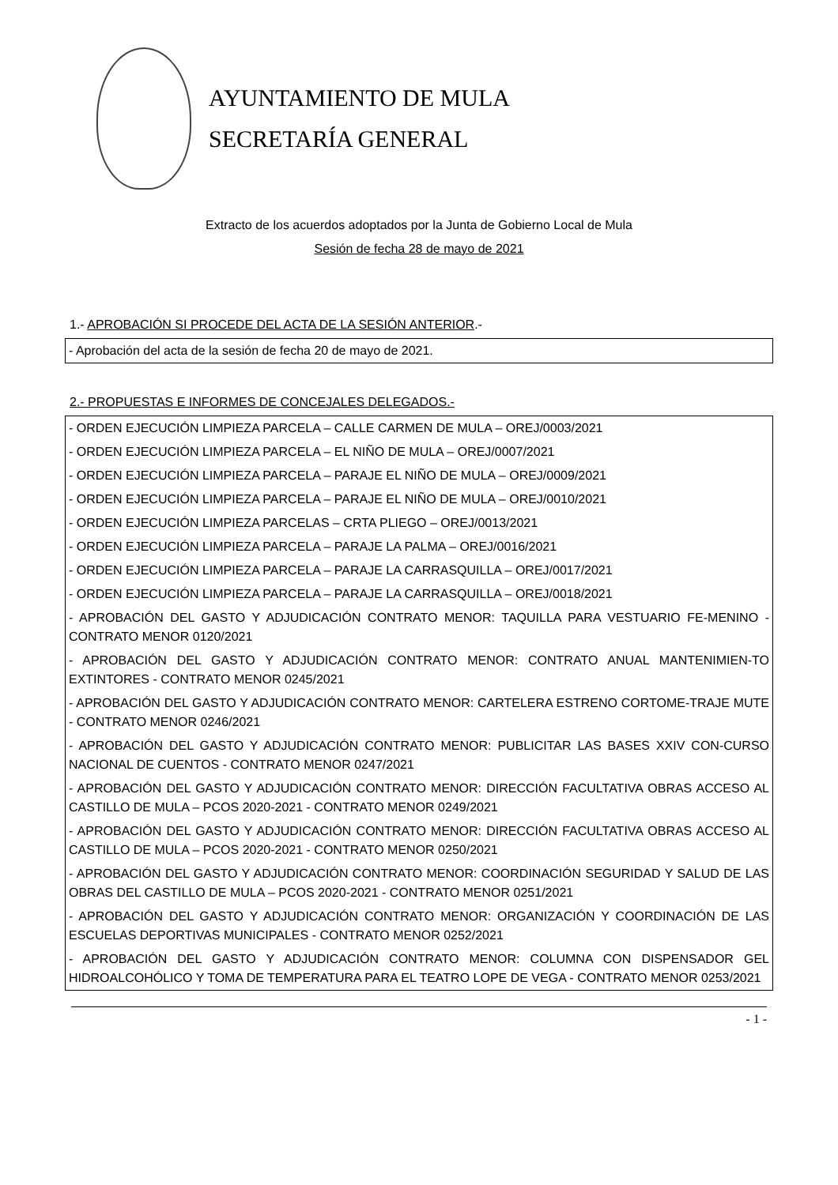AYUNTAMIENTO DE MULA
SECRETARÍA GENERAL
Extracto de los acuerdos adoptados por la Junta de Gobierno Local de Mula
Sesión de fecha 28 de mayo de 2021
1.- APROBACIÓN SI PROCEDE DEL ACTA DE LA SESIÓN ANTERIOR.-
| - Aprobación del acta de la sesión de fecha 20 de mayo de 2021. |
2.- PROPUESTAS E INFORMES DE CONCEJALES DELEGADOS.-
| - ORDEN EJECUCIÓN LIMPIEZA PARCELA – CALLE CARMEN DE MULA – OREJ/0003/2021 |
| - ORDEN EJECUCIÓN LIMPIEZA PARCELA – EL NIÑO DE MULA – OREJ/0007/2021 |
| - ORDEN EJECUCIÓN LIMPIEZA PARCELA – PARAJE EL NIÑO DE MULA – OREJ/0009/2021 |
| - ORDEN EJECUCIÓN LIMPIEZA PARCELA – PARAJE EL NIÑO DE MULA – OREJ/0010/2021 |
| - ORDEN EJECUCIÓN LIMPIEZA PARCELAS – CRTA PLIEGO – OREJ/0013/2021 |
| - ORDEN EJECUCIÓN LIMPIEZA PARCELA – PARAJE LA PALMA – OREJ/0016/2021 |
| - ORDEN EJECUCIÓN LIMPIEZA PARCELA – PARAJE LA CARRASQUILLA – OREJ/0017/2021 |
| - ORDEN EJECUCIÓN LIMPIEZA PARCELA – PARAJE LA CARRASQUILLA – OREJ/0018/2021 |
| - APROBACIÓN DEL GASTO Y ADJUDICACIÓN CONTRATO MENOR: TAQUILLA PARA VESTUARIO FE-MENINO - CONTRATO MENOR 0120/2021 |
| - APROBACIÓN DEL GASTO Y ADJUDICACIÓN CONTRATO MENOR: CONTRATO ANUAL MANTENIMIEN-TO EXTINTORES - CONTRATO MENOR 0245/2021 |
| - APROBACIÓN DEL GASTO Y ADJUDICACIÓN CONTRATO MENOR: CARTELERA ESTRENO CORTOME-TRAJE MUTE - CONTRATO MENOR 0246/2021 |
| - APROBACIÓN DEL GASTO Y ADJUDICACIÓN CONTRATO MENOR: PUBLICITAR LAS BASES XXIV CON-CURSO NACIONAL DE CUENTOS - CONTRATO MENOR 0247/2021 |
| - APROBACIÓN DEL GASTO Y ADJUDICACIÓN CONTRATO MENOR: DIRECCIÓN FACULTATIVA OBRAS ACCESO AL CASTILLO DE MULA – PCOS 2020-2021 - CONTRATO MENOR 0249/2021 |
| - APROBACIÓN DEL GASTO Y ADJUDICACIÓN CONTRATO MENOR: DIRECCIÓN FACULTATIVA OBRAS ACCESO AL CASTILLO DE MULA – PCOS 2020-2021 - CONTRATO MENOR 0250/2021 |
| - APROBACIÓN DEL GASTO Y ADJUDICACIÓN CONTRATO MENOR: COORDINACIÓN SEGURIDAD Y SALUD DE LAS OBRAS DEL CASTILLO DE MULA – PCOS 2020-2021 - CONTRATO MENOR 0251/2021 |
| - APROBACIÓN DEL GASTO Y ADJUDICACIÓN CONTRATO MENOR: ORGANIZACIÓN Y COORDINACIÓN DE LAS ESCUELAS DEPORTIVAS MUNICIPALES - CONTRATO MENOR 0252/2021 |
| - APROBACIÓN DEL GASTO Y ADJUDICACIÓN CONTRATO MENOR: COLUMNA CON DISPENSADOR GEL HIDROALCOHÓLICO Y TOMA DE TEMPERATURA PARA EL TEATRO LOPE DE VEGA - CONTRATO MENOR 0253/2021 |
- 1 -